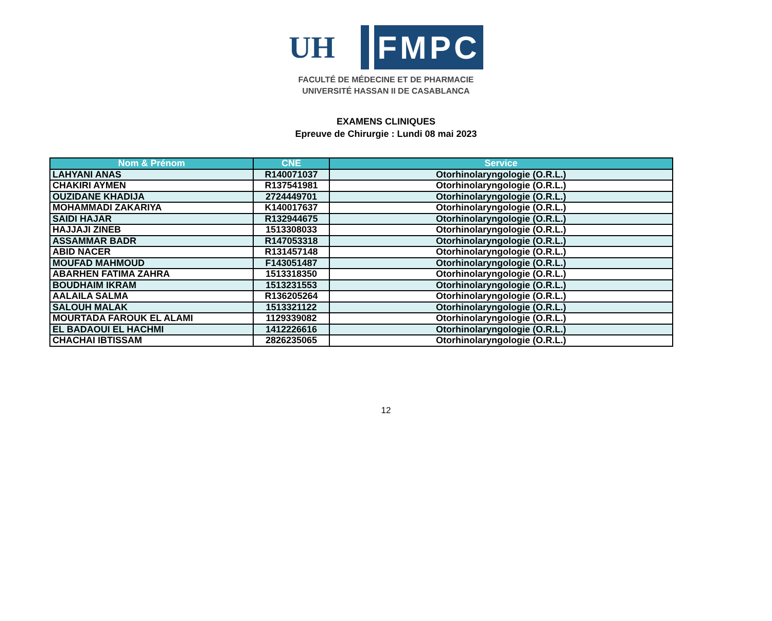UH
FMPC
FACULTÉ DE MÉDECINE ET DE PHARMACIE
UNIVERSITÉ HASSAN II DE CASABLANCA
EXAMENS CLINIQUES
Epreuve de Chirurgie : Lundi 08 mai 2023
| Nom & Prénom | CNE | Service |
| --- | --- | --- |
| LAHYANI ANAS | R140071037 | Otorhinolaryngologie (O.R.L.) |
| CHAKIRI AYMEN | R137541981 | Otorhinolaryngologie (O.R.L.) |
| OUZIDANE KHADIJA | 2724449701 | Otorhinolaryngologie (O.R.L.) |
| MOHAMMADI ZAKARIYA | K140017637 | Otorhinolaryngologie (O.R.L.) |
| SAIDI HAJAR | R132944675 | Otorhinolaryngologie (O.R.L.) |
| HAJJAJI ZINEB | 1513308033 | Otorhinolaryngologie (O.R.L.) |
| ASSAMMAR BADR | R147053318 | Otorhinolaryngologie (O.R.L.) |
| ABID NACER | R131457148 | Otorhinolaryngologie (O.R.L.) |
| MOUFAD MAHMOUD | F143051487 | Otorhinolaryngologie (O.R.L.) |
| ABARHEN FATIMA ZAHRA | 1513318350 | Otorhinolaryngologie (O.R.L.) |
| BOUDHAIM IKRAM | 1513231553 | Otorhinolaryngologie (O.R.L.) |
| AALAILA SALMA | R136205264 | Otorhinolaryngologie (O.R.L.) |
| SALOUH MALAK | 1513321122 | Otorhinolaryngologie (O.R.L.) |
| MOURTADA FAROUK EL ALAMI | 1129339082 | Otorhinolaryngologie (O.R.L.) |
| EL BADAOUI EL HACHMI | 1412226616 | Otorhinolaryngologie (O.R.L.) |
| CHACHAI IBTISSAM | 2826235065 | Otorhinolaryngologie (O.R.L.) |
12